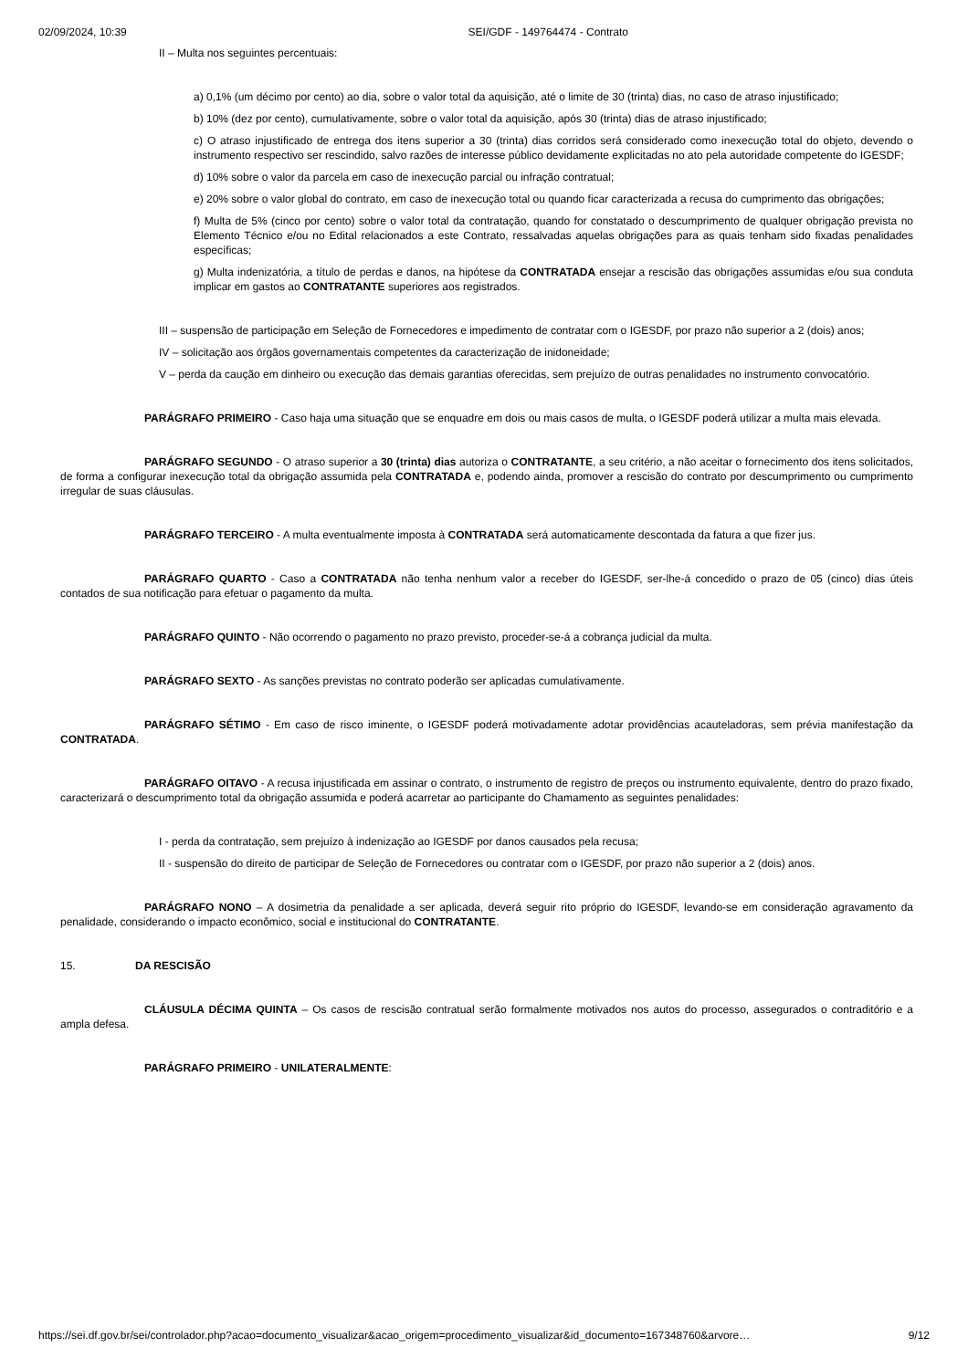02/09/2024, 10:39 SEI/GDF - 149764474 - Contrato
II – Multa nos seguintes percentuais:
a) 0,1% (um décimo por cento) ao dia, sobre o valor total da aquisição, até o limite de 30 (trinta) dias, no caso de atraso injustificado;
b) 10% (dez por cento), cumulativamente, sobre o valor total da aquisição, após 30 (trinta) dias de atraso injustificado;
c) O atraso injustificado de entrega dos itens superior a 30 (trinta) dias corridos será considerado como inexecução total do objeto, devendo o instrumento respectivo ser rescindido, salvo razões de interesse público devidamente explicitadas no ato pela autoridade competente do IGESDF;
d) 10% sobre o valor da parcela em caso de inexecução parcial ou infração contratual;
e) 20% sobre o valor global do contrato, em caso de inexecução total ou quando ficar caracterizada a recusa do cumprimento das obrigações;
f) Multa de 5% (cinco por cento) sobre o valor total da contratação, quando for constatado o descumprimento de qualquer obrigação prevista no Elemento Técnico e/ou no Edital relacionados a este Contrato, ressalvadas aquelas obrigações para as quais tenham sido fixadas penalidades específicas;
g) Multa indenizatória, a título de perdas e danos, na hipótese da CONTRATADA ensejar a rescisão das obrigações assumidas e/ou sua conduta implicar em gastos ao CONTRATANTE superiores aos registrados.
III – suspensão de participação em Seleção de Fornecedores e impedimento de contratar com o IGESDF, por prazo não superior a 2 (dois) anos;
IV – solicitação aos órgãos governamentais competentes da caracterização de inidoneidade;
V – perda da caução em dinheiro ou execução das demais garantias oferecidas, sem prejuízo de outras penalidades no instrumento convocatório.
PARÁGRAFO PRIMEIRO - Caso haja uma situação que se enquadre em dois ou mais casos de multa, o IGESDF poderá utilizar a multa mais elevada.
PARÁGRAFO SEGUNDO - O atraso superior a 30 (trinta) dias autoriza o CONTRATANTE, a seu critério, a não aceitar o fornecimento dos itens solicitados, de forma a configurar inexecução total da obrigação assumida pela CONTRATADA e, podendo ainda, promover a rescisão do contrato por descumprimento ou cumprimento irregular de suas cláusulas.
PARÁGRAFO TERCEIRO - A multa eventualmente imposta à CONTRATADA será automaticamente descontada da fatura a que fizer jus.
PARÁGRAFO QUARTO - Caso a CONTRATADA não tenha nenhum valor a receber do IGESDF, ser-lhe-á concedido o prazo de 05 (cinco) dias úteis contados de sua notificação para efetuar o pagamento da multa.
PARÁGRAFO QUINTO - Não ocorrendo o pagamento no prazo previsto, proceder-se-á a cobrança judicial da multa.
PARÁGRAFO SEXTO - As sanções previstas no contrato poderão ser aplicadas cumulativamente.
PARÁGRAFO SÉTIMO - Em caso de risco iminente, o IGESDF poderá motivadamente adotar providências acauteladoras, sem prévia manifestação da CONTRATADA.
PARÁGRAFO OITAVO - A recusa injustificada em assinar o contrato, o instrumento de registro de preços ou instrumento equivalente, dentro do prazo fixado, caracterizará o descumprimento total da obrigação assumida e poderá acarretar ao participante do Chamamento as seguintes penalidades:
I - perda da contratação, sem prejuízo à indenização ao IGESDF por danos causados pela recusa;
II - suspensão do direito de participar de Seleção de Fornecedores ou contratar com o IGESDF, por prazo não superior a 2 (dois) anos.
PARÁGRAFO NONO – A dosimetria da penalidade a ser aplicada, deverá seguir rito próprio do IGESDF, levando-se em consideração agravamento da penalidade, considerando o impacto econômico, social e institucional do CONTRATANTE.
15. DA RESCISÃO
CLÁUSULA DÉCIMA QUINTA – Os casos de rescisão contratual serão formalmente motivados nos autos do processo, assegurados o contraditório e a ampla defesa.
PARÁGRAFO PRIMEIRO - UNILATERALMENTE:
https://sei.df.gov.br/sei/controlador.php?acao=documento_visualizar&acao_origem=procedimento_visualizar&id_documento=167348760&arvore… 9/12